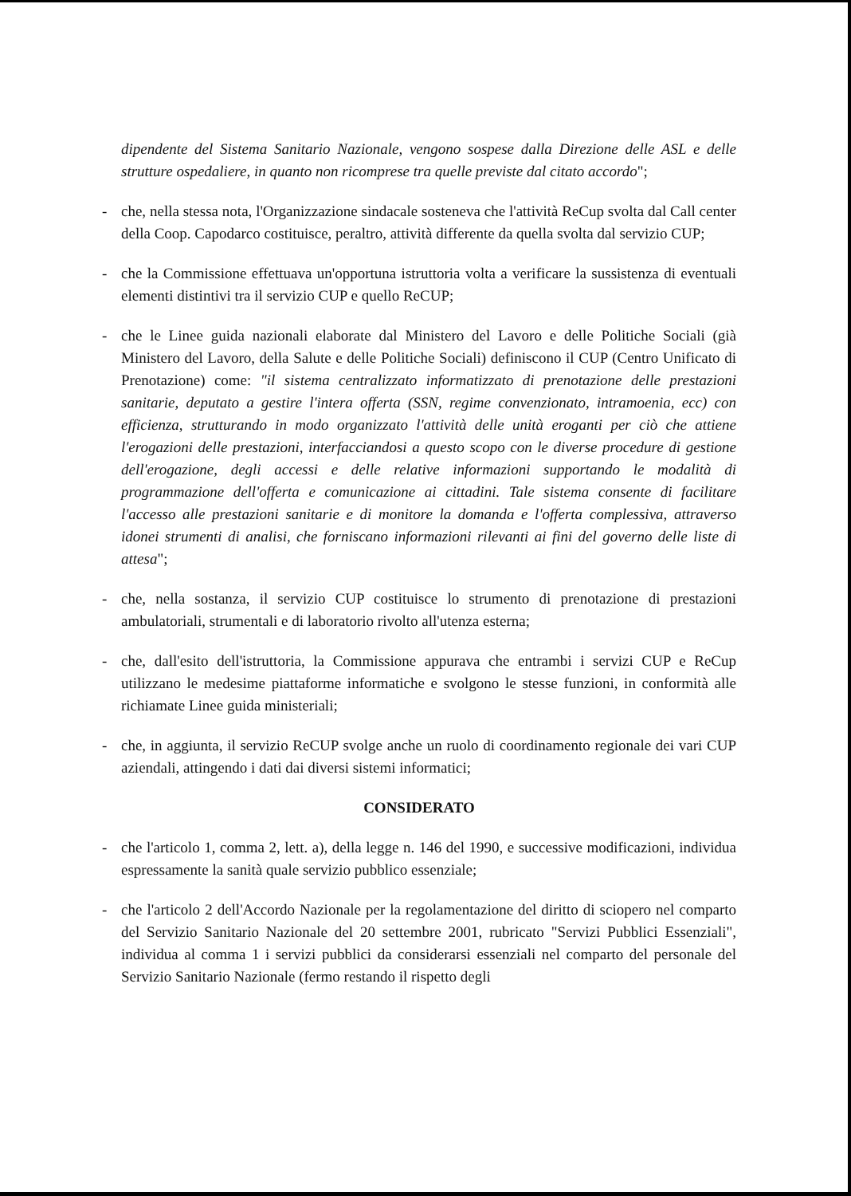dipendente del Sistema Sanitario Nazionale, vengono sospese dalla Direzione delle ASL e delle strutture ospedaliere, in quanto non ricomprese tra quelle previste dal citato accordo";
- che, nella stessa nota, l'Organizzazione sindacale sosteneva che l'attività ReCup svolta dal Call center della Coop. Capodarco costituisce, peraltro, attività differente da quella svolta dal servizio CUP;
- che la Commissione effettuava un'opportuna istruttoria volta a verificare la sussistenza di eventuali elementi distintivi tra il servizio CUP e quello ReCUP;
- che le Linee guida nazionali elaborate dal Ministero del Lavoro e delle Politiche Sociali (già Ministero del Lavoro, della Salute e delle Politiche Sociali) definiscono il CUP (Centro Unificato di Prenotazione) come: "il sistema centralizzato informatizzato di prenotazione delle prestazioni sanitarie, deputato a gestire l'intera offerta (SSN, regime convenzionato, intramoenia, ecc) con efficienza, strutturando in modo organizzato l'attività delle unità eroganti per ciò che attiene l'erogazioni delle prestazioni, interfacciandosi a questo scopo con le diverse procedure di gestione dell'erogazione, degli accessi e delle relative informazioni supportando le modalità di programmazione dell'offerta e comunicazione ai cittadini. Tale sistema consente di facilitare l'accesso alle prestazioni sanitarie e di monitore la domanda e l'offerta complessiva, attraverso idonei strumenti di analisi, che forniscano informazioni rilevanti ai fini del governo delle liste di attesa";
- che, nella sostanza, il servizio CUP costituisce lo strumento di prenotazione di prestazioni ambulatoriali, strumentali e di laboratorio rivolto all'utenza esterna;
- che, dall'esito dell'istruttoria, la Commissione appurava che entrambi i servizi CUP e ReCup utilizzano le medesime piattaforme informatiche e svolgono le stesse funzioni, in conformità alle richiamate Linee guida ministeriali;
- che, in aggiunta, il servizio ReCUP svolge anche un ruolo di coordinamento regionale dei vari CUP aziendali, attingendo i dati dai diversi sistemi informatici;
CONSIDERATO
- che l'articolo 1, comma 2, lett. a), della legge n. 146 del 1990, e successive modificazioni, individua espressamente la sanità quale servizio pubblico essenziale;
- che l'articolo 2 dell'Accordo Nazionale per la regolamentazione del diritto di sciopero nel comparto del Servizio Sanitario Nazionale del 20 settembre 2001, rubricato "Servizi Pubblici Essenziali", individua al comma 1 i servizi pubblici da considerarsi essenziali nel comparto del personale del Servizio Sanitario Nazionale (fermo restando il rispetto degli